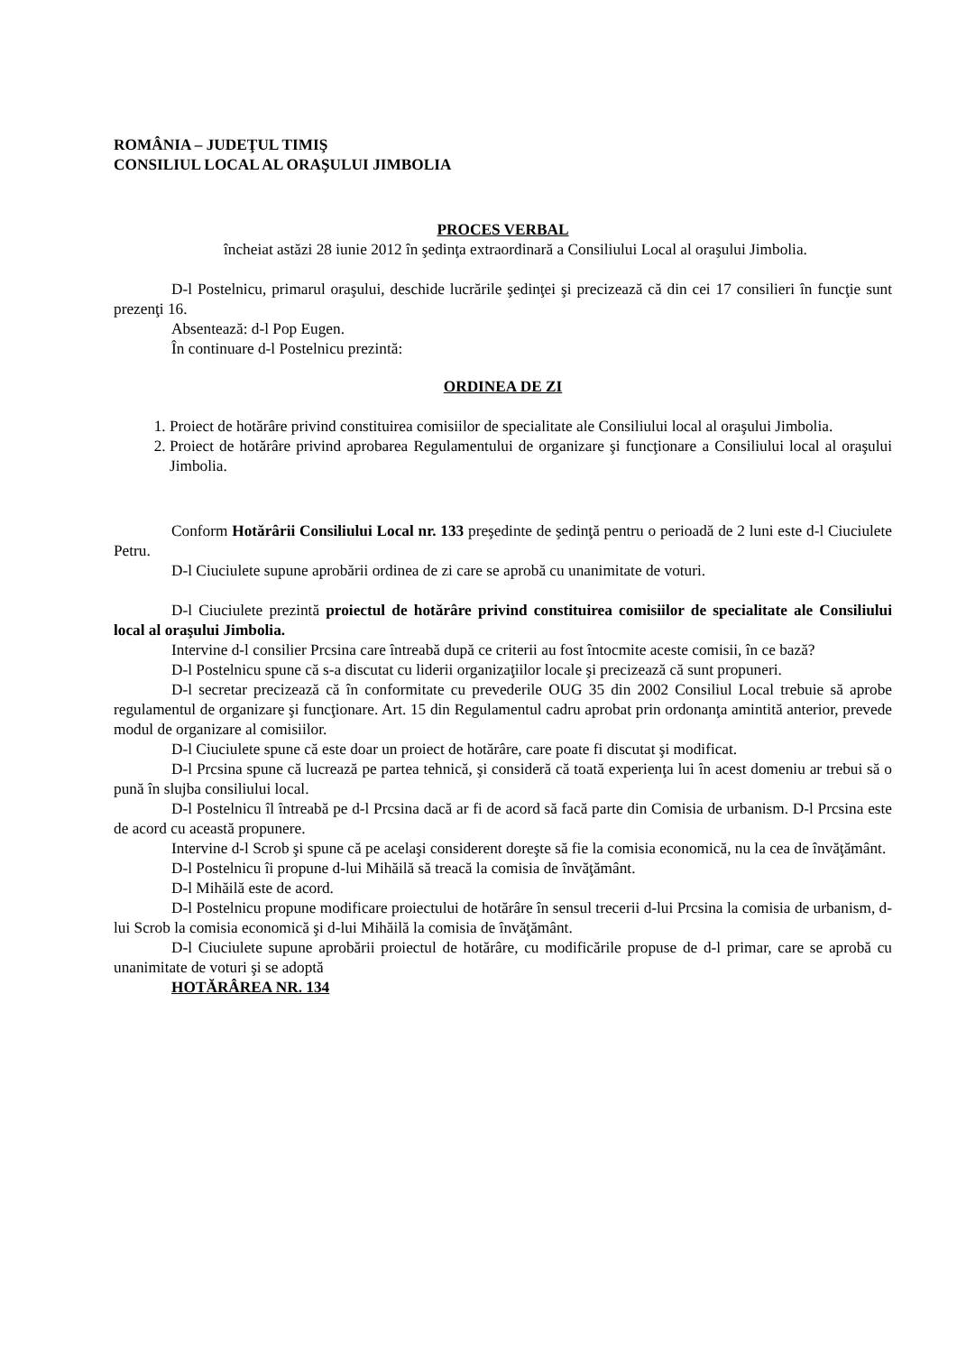ROMÂNIA – JUDEŢUL TIMIŞ
CONSILIUL LOCAL AL ORAŞULUI JIMBOLIA
PROCES VERBAL
încheiat astăzi 28 iunie 2012 în şedinţa extraordinară a Consiliului Local al oraşului Jimbolia.
D-l Postelnicu, primarul oraşului, deschide lucrările şedinţei şi precizează că din cei 17 consilieri în funcţie sunt prezenţi 16.
Absentează: d-l Pop Eugen.
În continuare d-l Postelnicu prezintă:
ORDINEA DE ZI
1. Proiect de hotărâre privind constituirea comisiilor de specialitate ale Consiliului local al oraşului Jimbolia.
2. Proiect de hotărâre privind aprobarea Regulamentului de organizare şi funcţionare a Consiliului local al oraşului Jimbolia.
Conform Hotărârii Consiliului Local nr. 133 preşedinte de şedinţă pentru o perioadă de 2 luni este d-l Ciuciulete Petru.
D-l Ciuciulete supune aprobării ordinea de zi care se aprobă cu unanimitate de voturi.
D-l Ciuciulete prezintă proiectul de hotărâre privind constituirea comisiilor de specialitate ale Consiliului local al oraşului Jimbolia.
Intervine d-l consilier Prcsina care întreabă după ce criterii au fost întocmite aceste comisii, în ce bază?
D-l Postelnicu spune că s-a discutat cu liderii organizaţiilor locale şi precizează că sunt propuneri.
D-l secretar precizează că în conformitate cu prevederile OUG 35 din 2002 Consiliul Local trebuie să aprobe regulamentul de organizare şi funcţionare. Art. 15 din Regulamentul cadru aprobat prin ordonanţa amintită anterior, prevede modul de organizare al comisiilor.
D-l Ciuciulete spune că este doar un proiect de hotărâre, care poate fi discutat şi modificat.
D-l Prcsina spune că lucrează pe partea tehnică, şi consideră că toată experienţa lui în acest domeniu ar trebui să o pună în slujba consiliului local.
D-l Postelnicu îl întreabă pe d-l Prcsina dacă ar fi de acord să facă parte din Comisia de urbanism. D-l Prcsina este de acord cu această propunere.
Intervine d-l Scrob şi spune că pe acelaşi considerent doreşte să fie la comisia economică, nu la cea de învăţământ.
D-l Postelnicu îi propune d-lui Mihăilă să treacă la comisia de învăţământ.
D-l Mihăilă este de acord.
D-l Postelnicu propune modificare proiectului de hotărâre în sensul trecerii d-lui Prcsina la comisia de urbanism, d-lui Scrob la comisia economică şi d-lui Mihăilă la comisia de învăţământ.
D-l Ciuciulete supune aprobării proiectul de hotărâre, cu modificările propuse de d-l primar, care se aprobă cu unanimitate de voturi şi se adoptă
HOTĂRÂREA NR. 134